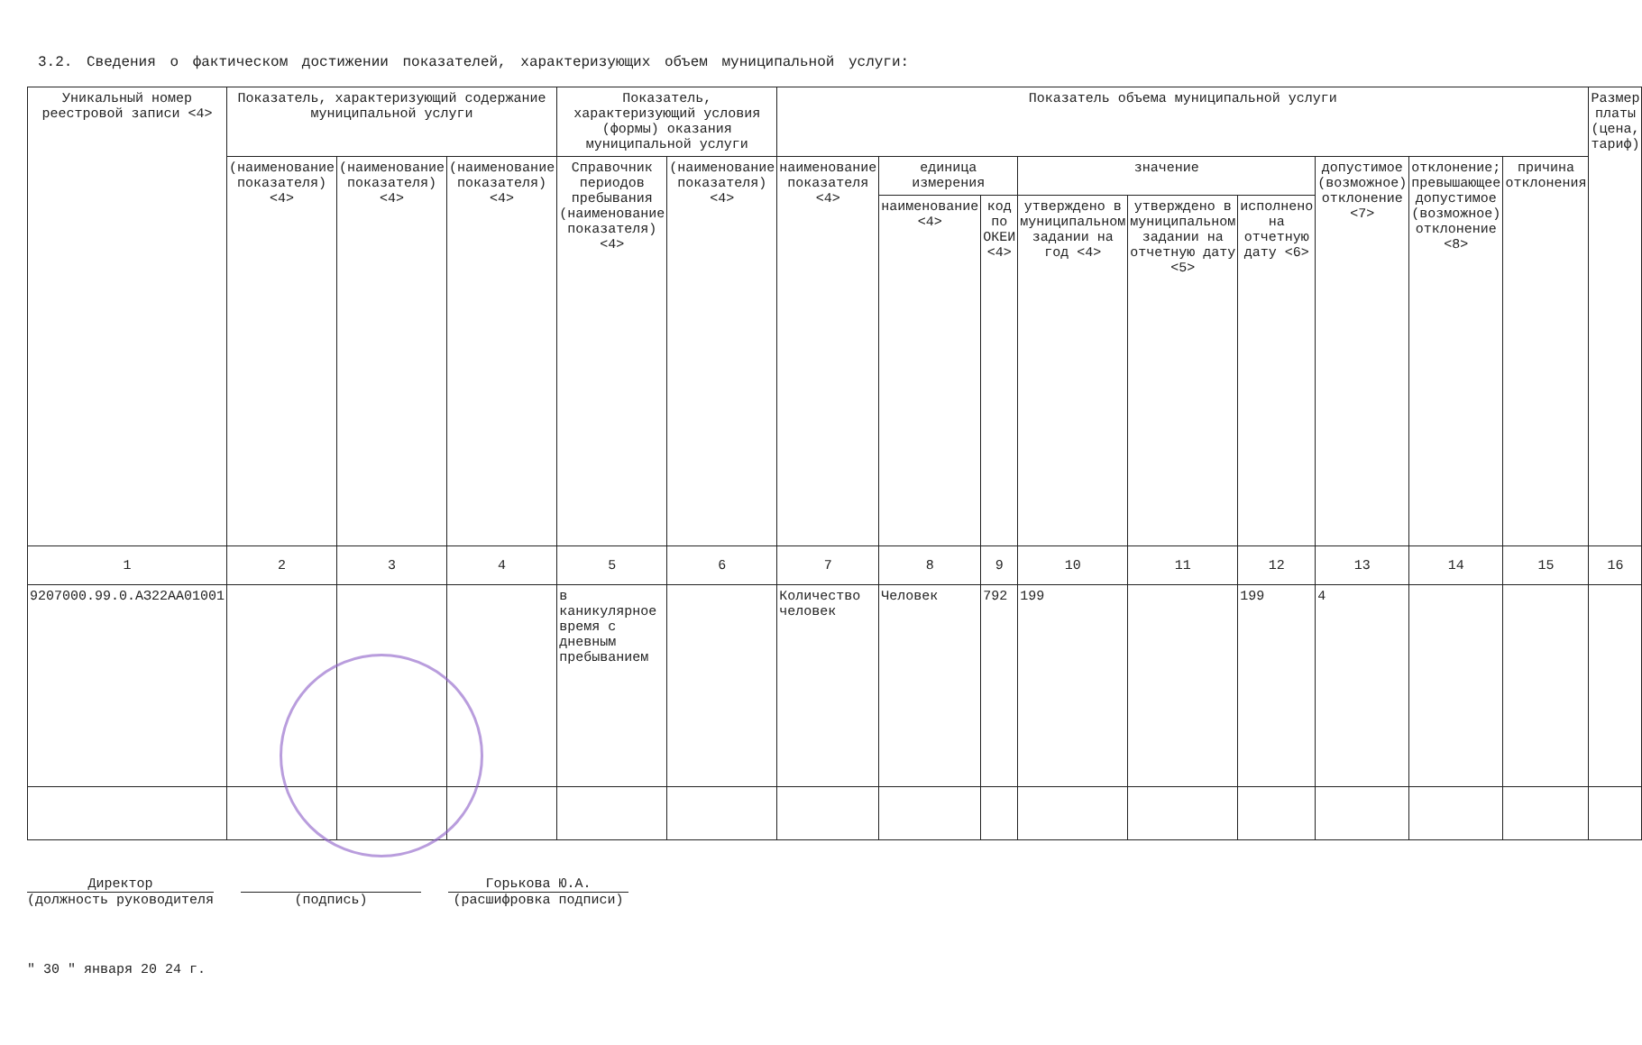3.2. Сведения о фактическом достижении показателей, характеризующих объем муниципальной услуги:
| Уникальный номер реестровой записи <4> | Показатель, характеризующий содержание муниципальной услуги | | | Показатель, характеризующий условия (формы) оказания муниципальной услуги | | Показатель объема муниципальной услуги | | | | | | | | | Размер платы (цена, тариф) |
| --- | --- | --- | --- | --- | --- | --- | --- | --- | --- | --- | --- | --- | --- | --- | --- |
| | (наименование показателя) <4> | (наименование показателя) <4> | (наименование показателя) <4> | Справочник периодов пребывания (наименование показателя) <4> | (наименование показателя) <4> | наименование показателя <4> | единица измерения | | значение | | | допустимое (возможное) отклонение <7> | отклонение; превышающее допустимое (возможное) отклонение <8> | причина отклонения | |
| | | | | | | | наименование <4> | код по ОКЕИ <4> | утверждено в муниципальном задании на год <4> | утверждено в муниципальном задании на отчетную дату <5> | исполнено на отчетную дату <6> | | | | |
| 1 | 2 | 3 | 4 | 5 | 6 | 7 | 8 | 9 | 10 | 11 | 12 | 13 | 14 | 15 | 16 |
| 9207000.99.0.АЗ22АА01001 | | | | в каникулярное время с дневным пребыванием | | Количество человек | Человек | 792 | 199 | | 199 | 4 | | | |
Директор
(должность руководителя
(подпись) Горькова Ю.А.
(расшифровка подписи)
" 30 " января 20 24 г.